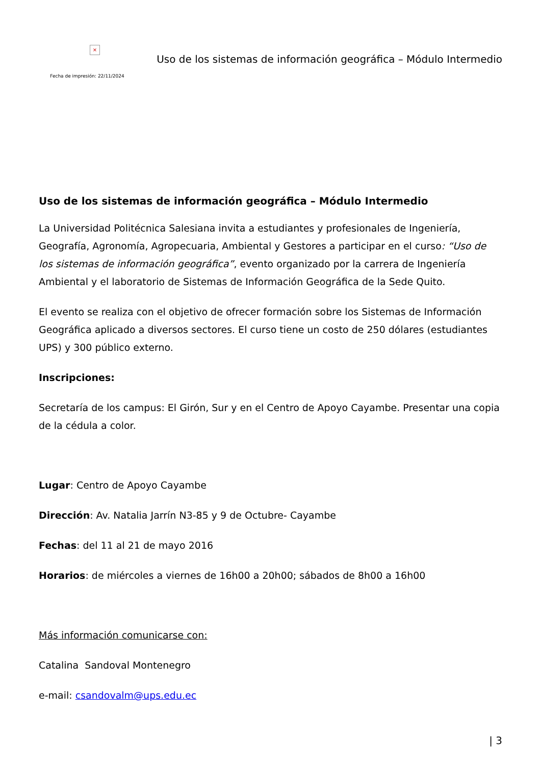×
Fecha de impresión: 22/11/2024
Uso de los sistemas de información geográfica – Módulo Intermedio
Uso de los sistemas de información geográfica – Módulo Intermedio
La Universidad Politécnica Salesiana invita a estudiantes y profesionales de Ingeniería, Geografía, Agronomía, Agropecuaria, Ambiental y Gestores a participar en el curso: “Uso de los sistemas de información geográfica”, evento organizado por la carrera de Ingeniería Ambiental y el laboratorio de Sistemas de Información Geográfica de la Sede Quito.
El evento se realiza con el objetivo de ofrecer formación sobre los Sistemas de Información Geográfica aplicado a diversos sectores. El curso tiene un costo de 250 dólares (estudiantes UPS) y 300 público externo.
Inscripciones:
Secretaría de los campus: El Girón, Sur y en el Centro de Apoyo Cayambe. Presentar una copia de la cédula a color.
Lugar: Centro de Apoyo Cayambe
Dirección: Av. Natalia Jarrín N3-85 y 9 de Octubre- Cayambe
Fechas: del 11 al 21 de mayo 2016
Horarios: de miércoles a viernes de 16h00 a 20h00; sábados de 8h00 a 16h00
Más información comunicarse con:
Catalina Sandoval Montenegro
e-mail: csandovalm@ups.edu.ec
| 3